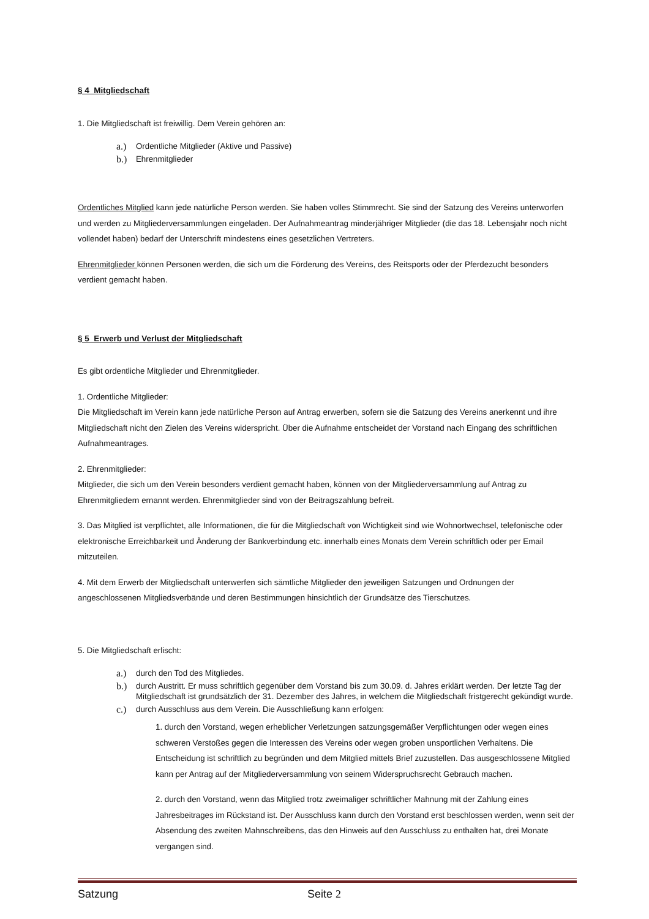§ 4 Mitgliedschaft
1. Die Mitgliedschaft ist freiwillig. Dem Verein gehören an:
a.) Ordentliche Mitglieder (Aktive und Passive)
b.) Ehrenmitglieder
Ordentliches Mitglied kann jede natürliche Person werden. Sie haben volles Stimmrecht. Sie sind der Satzung des Vereins unterworfen und werden zu Mitgliederversammlungen eingeladen. Der Aufnahmeantrag minderjähriger Mitglieder (die das 18. Lebensjahr noch nicht vollendet haben) bedarf der Unterschrift mindestens eines gesetzlichen Vertreters.
Ehrenmitglieder können Personen werden, die sich um die Förderung des Vereins, des Reitsports oder der Pferdezucht besonders verdient gemacht haben.
§ 5 Erwerb und Verlust der Mitgliedschaft
Es gibt ordentliche Mitglieder und Ehrenmitglieder.
1. Ordentliche Mitglieder:
Die Mitgliedschaft im Verein kann jede natürliche Person auf Antrag erwerben, sofern sie die Satzung des Vereins anerkennt und ihre Mitgliedschaft nicht den Zielen des Vereins widerspricht. Über die Aufnahme entscheidet der Vorstand nach Eingang des schriftlichen Aufnahmeantrages.
2. Ehrenmitglieder:
Mitglieder, die sich um den Verein besonders verdient gemacht haben, können von der Mitgliederversammlung auf Antrag zu Ehrenmitgliedern ernannt werden. Ehrenmitglieder sind von der Beitragszahlung befreit.
3. Das Mitglied ist verpflichtet, alle Informationen, die für die Mitgliedschaft von Wichtigkeit sind wie Wohnortwechsel, telefonische oder elektronische Erreichbarkeit und Änderung der Bankverbindung etc. innerhalb eines Monats dem Verein schriftlich oder per Email mitzuteilen.
4. Mit dem Erwerb der Mitgliedschaft unterwerfen sich sämtliche Mitglieder den jeweiligen Satzungen und Ordnungen der angeschlossenen Mitgliedsverbände und deren Bestimmungen hinsichtlich der Grundsätze des Tierschutzes.
5. Die Mitgliedschaft erlischt:
a.) durch den Tod des Mitgliedes.
b.) durch Austritt. Er muss schriftlich gegenüber dem Vorstand bis zum 30.09. d. Jahres erklärt werden. Der letzte Tag der Mitgliedschaft ist grundsätzlich der 31. Dezember des Jahres, in welchem die Mitgliedschaft fristgerecht gekündigt wurde.
c.) durch Ausschluss aus dem Verein. Die Ausschließung kann erfolgen:
1. durch den Vorstand, wegen erheblicher Verletzungen satzungsgemäßer Verpflichtungen oder wegen eines schweren Verstoßes gegen die Interessen des Vereins oder wegen groben unsportlichen Verhaltens. Die Entscheidung ist schriftlich zu begründen und dem Mitglied mittels Brief zuzustellen. Das ausgeschlossene Mitglied kann per Antrag auf der Mitgliederversammlung von seinem Widerspruchsrecht Gebrauch machen.
2. durch den Vorstand, wenn das Mitglied trotz zweimaliger schriftlicher Mahnung mit der Zahlung eines Jahresbeitrages im Rückstand ist. Der Ausschluss kann durch den Vorstand erst beschlossen werden, wenn seit der Absendung des zweiten Mahnschreibens, das den Hinweis auf den Ausschluss zu enthalten hat, drei Monate vergangen sind.
Satzung Seite 2